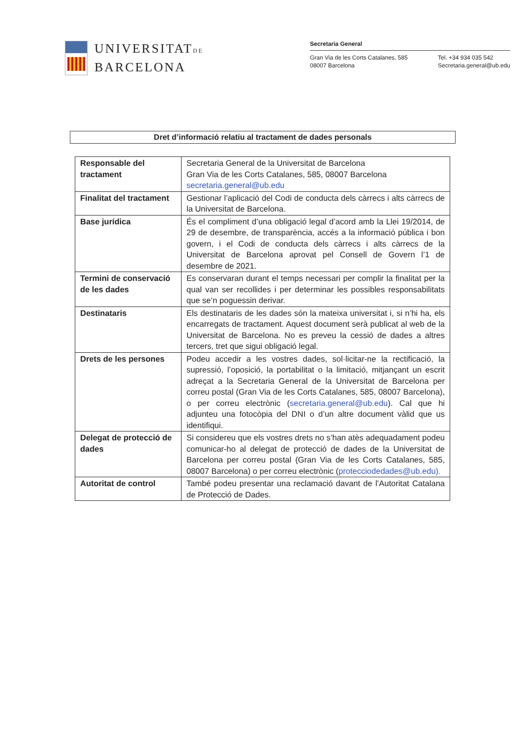UNIVERSITATDE
BARCELONA
Secretaria General
Gran Via de les Corts Catalanes, 585
08007 Barcelona
Tel. +34 934 035 542
Secretaria.general@ub.edu
Dret d’informació relatiu al tractament de dades personals
| Responsable del tractament | Secretaria General de la Universitat de Barcelona Gran Via de les Corts Catalanes, 585, 08007 Barcelona secretaria.general@ub.edu |
| Finalitat del tractament | Gestionar l’aplicació del Codi de conducta dels càrrecs i alts càrrecs de la Universitat de Barcelona. |
| Base jurídica | És el compliment d’una obligació legal d’acord amb la Llei 19/2014, de 29 de desembre, de transparència, accés a la informació pública i bon govern, i el Codi de conducta dels càrrecs i alts càrrecs de la Universitat de Barcelona aprovat pel Consell de Govern l’1 de desembre de 2021. |
| Termini de conservació de les dades | Es conservaran durant el temps necessari per complir la finalitat per la qual van ser recollides i per determinar les possibles responsabilitats que se’n poguessin derivar. |
| Destinataris | Els destinataris de les dades són la mateixa universitat i, si n’hi ha, els encarregats de tractament. Aquest document serà publicat al web de la Universitat de Barcelona. No es preveu la cessió de dades a altres tercers, tret que sigui obligació legal. |
| Drets de les persones | Podeu accedir a les vostres dades, sol·licitar-ne la rectificació, la supressió, l’oposició, la portabilitat o la limitació, mitjançant un escrit adreçat a la Secretaria General de la Universitat de Barcelona per correu postal (Gran Via de les Corts Catalanes, 585, 08007 Barcelona), o per correu electrònic ( secretaria.general@ub.edu ). Cal que hi adjunteu una fotocòpia del DNI o d’un altre document vàlid que us identifiqui. |
| Delegat de protecció de dades | Si considereu que els vostres drets no s’han atès adequadament podeu comunicar-ho al delegat de protecció de dades de la Universitat de Barcelona per correu postal (Gran Via de les Corts Catalanes, 585, 08007 Barcelona) o per correu electrònic ( protecciodedades@ub.edu). |
| Autoritat de control | També podeu presentar una reclamació davant de l’Autoritat Catalana de Protecció de Dades. |